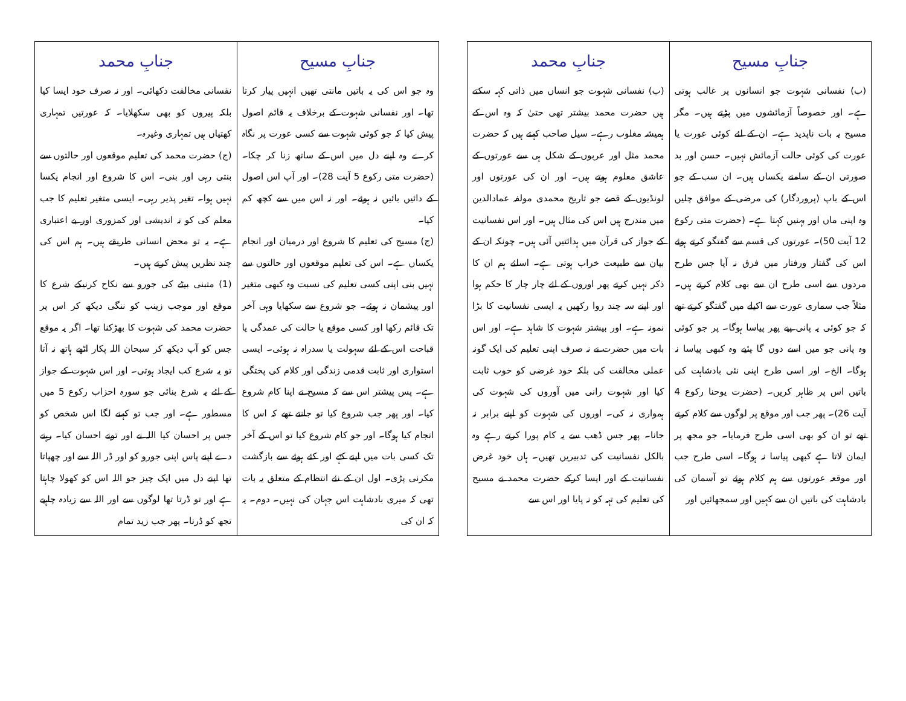| جنابِ مسیح | جنابِ محمد |
| --- | --- |
| (ب) نفسانی شہوت جو انسانوں پر غالب ہوتی ہے۔ اور خصوصاً آزمائشوں میں پڑتے ہیں۔ مگر مسیح یہ بات ناپدید ہے۔ ان کے لئے کوئی عورت یا عورت کی کوئی حالت آزمائش نہیں۔ حسن اور بد صورتی ان کے سامنے یکساں ہیں۔ ان سب کے جو اس کے باپ (پروردگار) کی مرضی کے موافق چلیں وہ اپنی ماں اور بہنیں کہتا ہے۔ (حضرت متی رکوع 12 آیت 50)۔ عورتوں کی قسم سے گفتگو کرتے ہوئے اس کی گفتار ورفتار میں فرق نہ آیا جس طرح مردوں سے اسی طرح ان سے بھی کلام کرتے ہیں۔ مثلاً جب سماری عورت سے اکیلے میں گفتگو کرتے تھے کہ جو کوئی یہ پانی پیے پھر پیاسا ہوگا۔ پر جو کوئی وہ پانی جو میں اسے دوں گا پئیے وہ کبھی پیاسا نہ ہوگا۔ الخ۔ اور اسی طرح اپنی نئی بادشاہت کی باتیں اس پر ظاہر کریں۔ (حضرت یوحنا رکوع 4 آیت 26)۔ پھر جب اور موقع پر لوگوں سے کلام کرتے تھے تو ان کو بھی اسی طرح فرمایا۔ جو مجھ پر ایمان لاتا ہے کبھی پیاسا نہ ہوگا۔ اسی طرح جب اور موقعہ عورتوں سے ہم کلام ہوئے تو آسمان کی بادشاہت کی باتیں ان سے کہیں اور سمجھائیں اور | (ب) نفسانی شہوت جو انساں میں ذاتی کہہ سکتے ہیں حضرت محمد بیشتر تھی حتیٰ کہ وہ اس کے ہمیشہ مغلوب رہے۔ سیل صاحب کہتے ہیں کہ حضرت محمد مثل اور عربوں کے شکل ہی سے عورتوں کے عاشق معلوم ہوتے ہیں۔ اور ان کی عورتوں اور لونڈیوں کے قصے جو تاریخ محمدی مولفہ عمادالدین میں مندرج ہیں اس کی مثال ہیں۔ اور اس نفسانیت کے جواز کی قرآن میں ہدائتیں آئی ہیں۔ چونکہ ان کے بیان سے طبیعت خراب ہوتی ہے۔ اسلئے ہم ان کا ذکر نہیں کرتے پھر اوروں کے لئے چار چار کا حکم ہوا اور اپنے سہ چند روا رکھیں یہ ایسی نفسانیت کا بڑا نمونہ ہے۔ اور بیشتر شہوت کا شاہد ہے۔ اور اس بات میں حضرت نے نہ صرف اپنی تعلیم کی ایک گونہ عملی مخالفت کی بلکہ خود غرضی کو خوب ثابت کیا اور شہوت رانی میں آوروں کی شہوت کی ہمواری نہ کی۔ اوروں کی شہوت کو اپنے برابر نہ جانا۔ پھر جس ڈھب سے یہ کام پورا کرتے رہے وہ بالکل نفسانیت کی تدبیریں تھیں۔ ہاں خود غرض نفسانیت کے اور ایسا کرکے حضرت محمد نے مسیح کی تعلیم کی تہہ کو نہ پایا اور اس سے |
| جنابِ مسیح | جنابِ محمد |
| --- | --- |
| وہ جو اس کی یہ باتیں مانتی تھیں انہیں پیار کرتا تھا۔ اور نفسانی شہوت کے برخلاف یہ قائم اصول پیش کیا کہ جو کوئی شہوت سے کسی عورت پر نگاہ کرے وہ اپنے دل میں اس کے ساتھ زنا کر چکا۔ (حضرت متی رکوع 5 آیت 28)۔ اور آپ اس اصول کے دائیں بائیں نہ ہوئے۔ اور نہ اس میں سے کچھ کم کیا۔ (ج) مسیح کی تعلیم کا شروع اور درمیان اور انجام یکساں ہے۔ اس کی تعلیم موقعوں اور حالتوں سے نہیں بنی اپنی کسی تعلیم کی نسبت وہ کبھی متغیر اور پیشمان نہ ہوئے۔ جو شروع سے سکھایا وہی آخر تک قائم رکھا اور کسی موقع یا حالت کی عمدگی یا قباحت اس کے لئے سہولت یا سدراہ نہ ہوئی۔ ایسی استواری اور ثابت قدمی زندگی اور کلام کی پختگی ہے۔ پس پیشتر اس سے کہ مسیح نے اپنا کام شروع کیا۔ اور پھر جب شروع کیا تو جانتے تھے کہ اس کا انجام کیا ہوگا۔ اور جو کام شروع کیا تو اس کے آخر تک کسی بات میں اپنے کہے اور کئے ہوئے سے بازگشت مکرنی پڑی۔ اول ان کے نئے انتظام کے متعلق یہ بات تھی کہ میری بادشاہت اس جہان کی نہیں۔ دوم۔ یہ کہ ان کی | نفسانی مخالفت دکھائی۔ اور نہ صرف خود ایسا کیا بلکہ پیروں کو بھی سکھلایا۔ کہ عورتیں تمہاری کھتیاں ہیں تمہاری وغیرہ۔ (ج) حضرت محمد کی تعلیم موقعوں اور حالتوں سے بنتی رہی اور بنی۔ اس کا شروع اور انجام یکسا نہیں ہوا۔ تغیر پذیر رہی۔ ایسی متغیر تعلیم کا جب معلم کی کو نہ اندیشی اور کمزوری اور بے اعتباری ہے۔ یہ تو محض انسانی طریقے ہیں۔ ہم اس کی چند نظریں پیش کرتے ہیں۔ (1) متبنی بیٹے کی جورو سے نکاح کرنیکے شرع کا موقع اور موجب زینب کو ننگی دیکھ کر اس پر حضرت محمد کی شہوت کا بھڑکنا تھا۔ اگر یہ موقع جس کو آپ دیکھ کر سبحان اللہ پکار اٹھے ہاتھ نہ آتا تو یہ شرع کب ایجاد ہوتی۔ اور اس شہوت کے جواز کے لئے یہ شرع بنائی جو سورہ احزاب رکوع 5 میں مسطور ہے۔ اور جب تو کہنے لگا اس شخص کو جس پر احسان کیا اللہ نے اور تونے احسان کیا۔ رہنے دے اپنے پاس اپنی جورو کو اور ڈر اللہ سے اور چھپاتا تھا اپنے دل میں ایک چیز جو اللہ اس کو کھولا چاہتا ہے اور تو ڈرتا تھا لوگوں سے اور اللہ سے زیادہ چاہیے تجھ کو ڈرنا۔ پھر جب زید تمام |